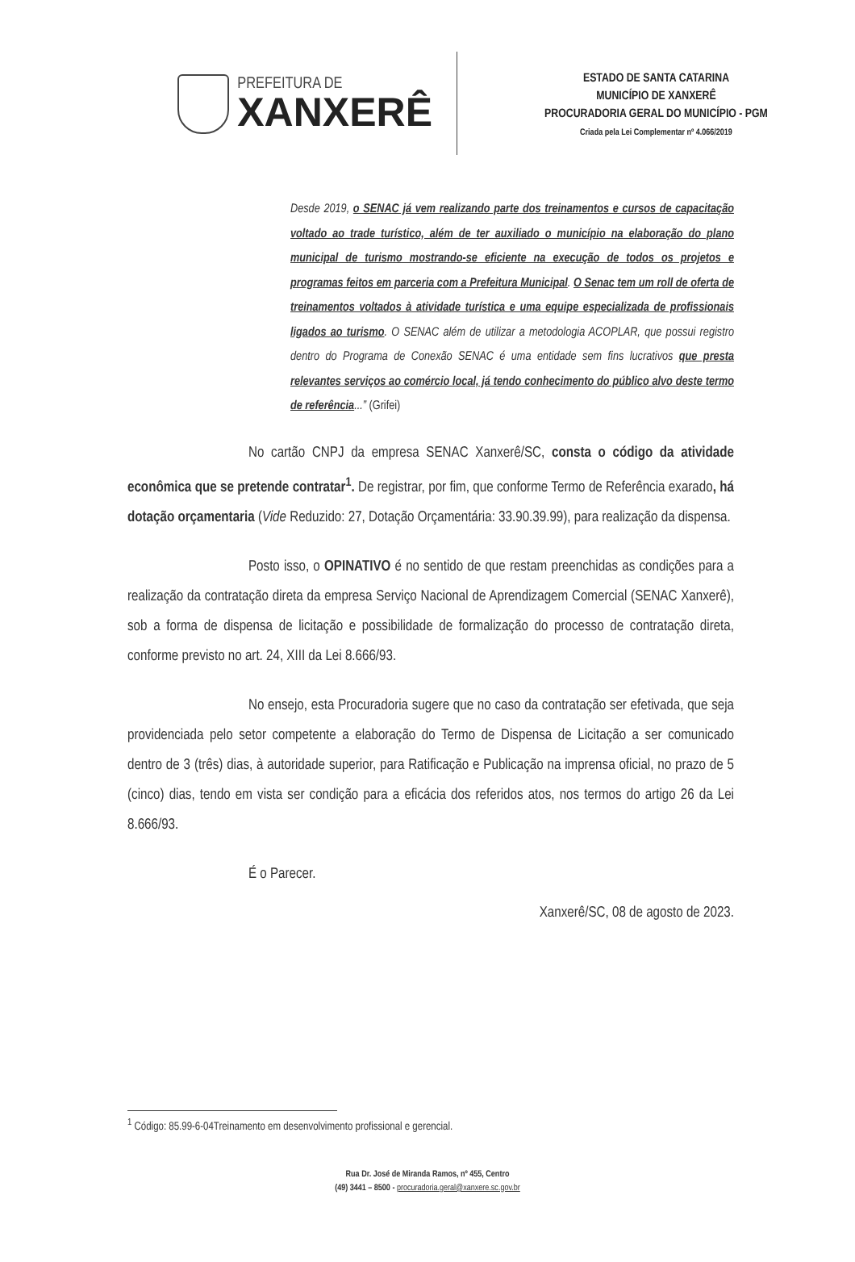PREFEITURA DE
XANXERÊ
ESTADO DE SANTA CATARINA
MUNICÍPIO DE XANXERÊ
PROCURADORIA GERAL DO MUNICÍPIO - PGM
Criada pela Lei Complementar nº 4.066/2019
Desde 2019, o SENAC já vem realizando parte dos treinamentos e cursos de capacitação voltado ao trade turístico, além de ter auxiliado o município na elaboração do plano municipal de turismo mostrando-se eficiente na execução de todos os projetos e programas feitos em parceria com a Prefeitura Municipal. O Senac tem um roll de oferta de treinamentos voltados à atividade turística e uma equipe especializada de profissionais ligados ao turismo. O SENAC além de utilizar a metodologia ACOPLAR, que possui registro dentro do Programa de Conexão SENAC é uma entidade sem fins lucrativos que presta relevantes serviços ao comércio local, já tendo conhecimento do público alvo deste termo de referência...” (Grifei)
No cartão CNPJ da empresa SENAC Xanxerê/SC, consta o código da atividade econômica que se pretende contratar<sup>1</sup>. De registrar, por fim, que conforme Termo de Referência exarado, há dotação orçamentaria (Vide Reduzido: 27, Dotação Orçamentária: 33.90.39.99), para realização da dispensa.
Posto isso, o OPINATIVO é no sentido de que restam preenchidas as condições para a realização da contratação direta da empresa Serviço Nacional de Aprendizagem Comercial (SENAC Xanxerê), sob a forma de dispensa de licitação e possibilidade de formalização do processo de contratação direta, conforme previsto no art. 24, XIII da Lei 8.666/93.
No ensejo, esta Procuradoria sugere que no caso da contratação ser efetivada, que seja providenciada pelo setor competente a elaboração do Termo de Dispensa de Licitação a ser comunicado dentro de 3 (três) dias, à autoridade superior, para Ratificação e Publicação na imprensa oficial, no prazo de 5 (cinco) dias, tendo em vista ser condição para a eficácia dos referidos atos, nos termos do artigo 26 da Lei 8.666/93.
É o Parecer.
Xanxerê/SC, 08 de agosto de 2023.
<sup>1</sup> Código: 85.99-6-04Treinamento em desenvolvimento profissional e gerencial.
Rua Dr. José de Miranda Ramos, nº 455, Centro
(49) 3441 – 8500 - procuradoria.geral@xanxere.sc.gov.br